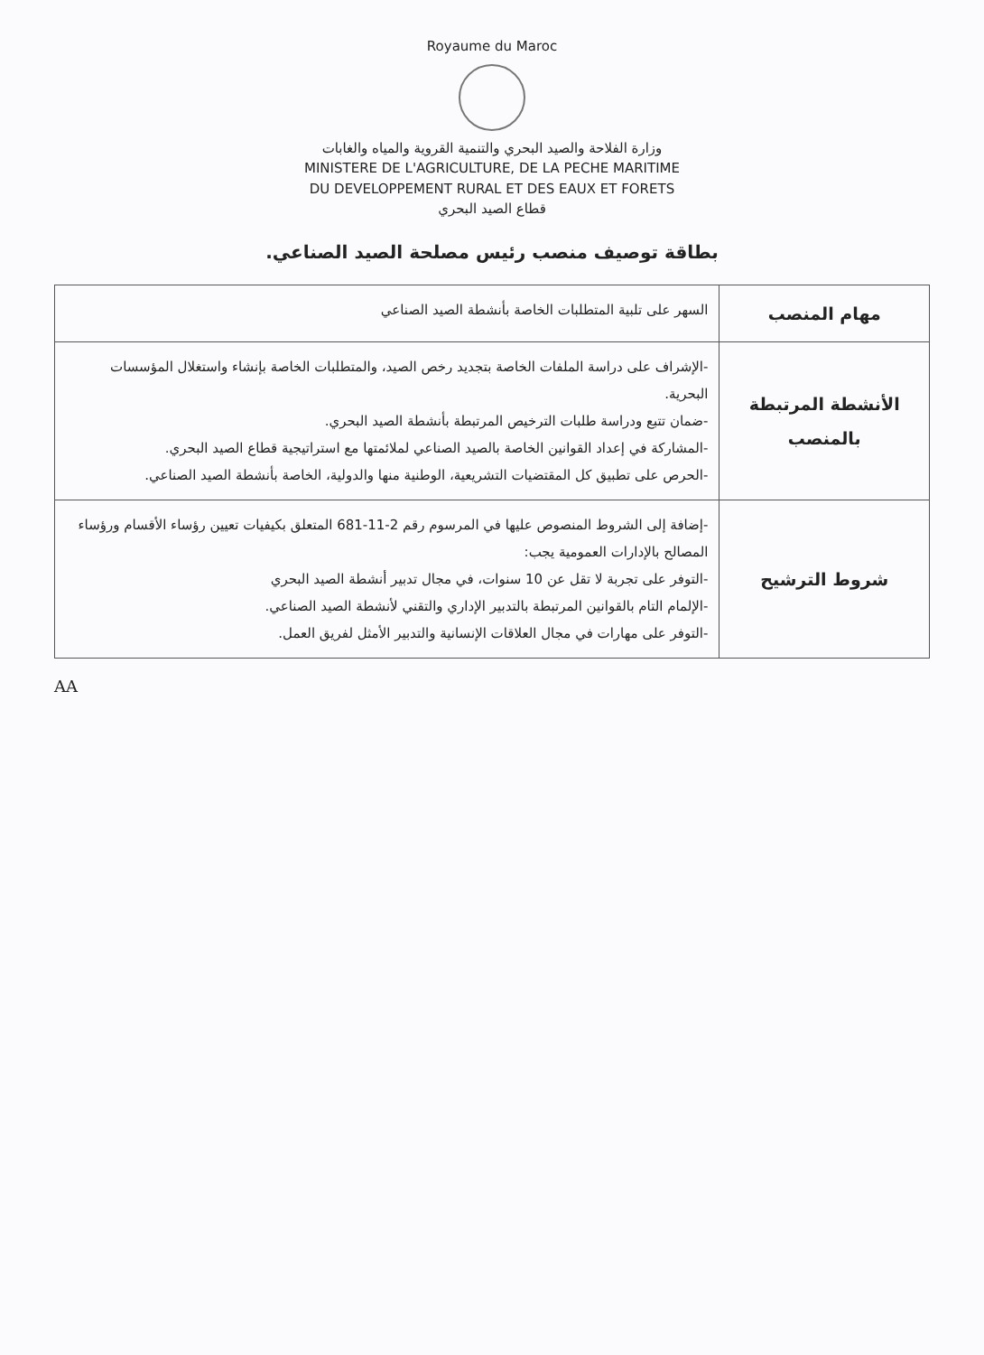Royaume du Maroc
وزارة الفلاحة والصيد البحري والتنمية القروية والمياه والغابات
MINISTERE DE L'AGRICULTURE, DE LA PECHE MARITIME
DU DEVELOPPEMENT RURAL ET DES EAUX ET FORETS
قطاع الصيد البحري
بطاقة توصيف منصب رئيس مصلحة الصيد الصناعي.
| مهام المنصب | السهر على تلبية المتطلبات الخاصة بأنشطة الصيد الصناعي |
| الأنشطة المرتبطة بالمنصب | -الإشراف على دراسة الملفات الخاصة بتجديد رخص الصيد، والمتطلبات الخاصة بإنشاء واستغلال المؤسسات البحرية. -ضمان تتبع ودراسة طلبات الترخيص المرتبطة بأنشطة الصيد البحري. -المشاركة في إعداد القوانين الخاصة بالصيد الصناعي لملائمتها مع استراتيجية قطاع الصيد البحري. -الحرص على تطبيق كل المقتضيات التشريعية، الوطنية منها والدولية، الخاصة بأنشطة الصيد الصناعي. |
| شروط الترشيح | -إضافة إلى الشروط المنصوص عليها في المرسوم رقم 2-11-681 المتعلق بكيفيات تعيين رؤساء الأقسام ورؤساء المصالح بالإدارات العمومية يجب: -التوفر على تجربة لا تقل عن 10 سنوات، في مجال تدبير أنشطة الصيد البحري -الإلمام التام بالقوانين المرتبطة بالتدبير الإداري والتقني لأنشطة الصيد الصناعي. -التوفر على مهارات في مجال العلاقات الإنسانية والتدبير الأمثل لفريق العمل. |
AA